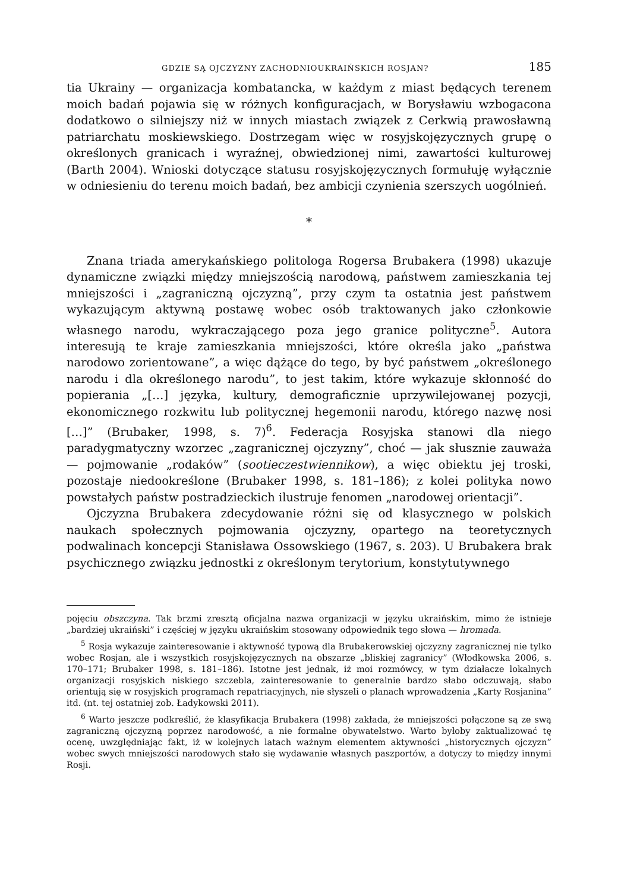GDZIE SĄ OJCZYZNY ZACHODNIOUKRAIŃSKICH ROSJAN? 185
tia Ukrainy — organizacja kombatancka, w każdym z miast będących terenem moich badań pojawia się w różnych konfiguracjach, w Borysławiu wzbogacona dodatkowo o silniejszy niż w innych miastach związek z Cerkwią prawosławną patriarchatu moskiewskiego. Dostrzegam więc w rosyjskojęzycznych grupę o określonych granicach i wyraźnej, obwiedzionej nimi, zawartości kulturowej (Barth 2004). Wnioski dotyczące statusu rosyjskojęzycznych formułuję wyłącznie w odniesieniu do terenu moich badań, bez ambicji czynienia szerszych uogólnień.
*
Znana triada amerykańskiego politologa Rogersa Brubakera (1998) ukazuje dynamiczne związki między mniejszością narodową, państwem zamieszkania tej mniejszości i „zagraniczną ojczyzną”, przy czym ta ostatnia jest państwem wykazującym aktywną postawę wobec osób traktowanych jako członkowie własnego narodu, wykraczającego poza jego granice polityczne<sup>5</sup>. Autora interesują te kraje zamieszkania mniejszości, które określa jako „państwa narodowo zorientowane”, a więc dążące do tego, by być państwem „określonego narodu i dla określonego narodu”, to jest takim, które wykazuje skłonność do popierania „[…] języka, kultury, demograficznie uprzywilejowanej pozycji, ekonomicznego rozkwitu lub politycznej hegemonii narodu, którego nazwę nosi […]” (Brubaker, 1998, s. 7)<sup>6</sup>. Federacja Rosyjska stanowi dla niego paradygmatyczny wzorzec „zagranicznej ojczyzny”, choć — jak słusznie zauważa — pojmowanie „rodaków” (sootieczestwiennikow), a więc obiektu jej troski, pozostaje niedookreślone (Brubaker 1998, s. 181–186); z kolei polityka nowo powstałych państw postradzieckich ilustruje fenomen „narodowej orientacji”.
Ojczyzna Brubakera zdecydowanie różni się od klasycznego w polskich naukach społecznych pojmowania ojczyzny, opartego na teoretycznych podwalinach koncepcji Stanisława Ossowskiego (1967, s. 203). U Brubakera brak psychicznego związku jednostki z określonym terytorium, konstytutywnego
pojęciu obszczyna. Tak brzmi zresztą oficjalna nazwa organizacji w języku ukraińskim, mimo że istnieje „bardziej ukraiński” i częściej w języku ukraińskim stosowany odpowiednik tego słowa — hromada.
<sup>5</sup> Rosja wykazuje zainteresowanie i aktywność typową dla Brubakerowskiej ojczyzny zagranicznej nie tylko wobec Rosjan, ale i wszystkich rosyjskojęzycznych na obszarze „bliskiej zagranicy” (Włodkowska 2006, s. 170–171; Brubaker 1998, s. 181–186). Istotne jest jednak, iż moi rozmówcy, w tym działacze lokalnych organizacji rosyjskich niskiego szczebla, zainteresowanie to generalnie bardzo słabo odczuwają, słabo orientują się w rosyjskich programach repatriacyjnych, nie słyszeli o planach wprowadzenia „Karty Rosjanina” itd. (nt. tej ostatniej zob. Ładykowski 2011).
<sup>6</sup> Warto jeszcze podkreślić, że klasyfikacja Brubakera (1998) zakłada, że mniejszości połączone są ze swą zagraniczną ojczyzną poprzez narodowość, a nie formalne obywatelstwo. Warto byłoby zaktualizować tę ocenę, uwzględniając fakt, iż w kolejnych latach ważnym elementem aktywności „historycznych ojczyzn” wobec swych mniejszości narodowych stało się wydawanie własnych paszportów, a dotyczy to między innymi Rosji.